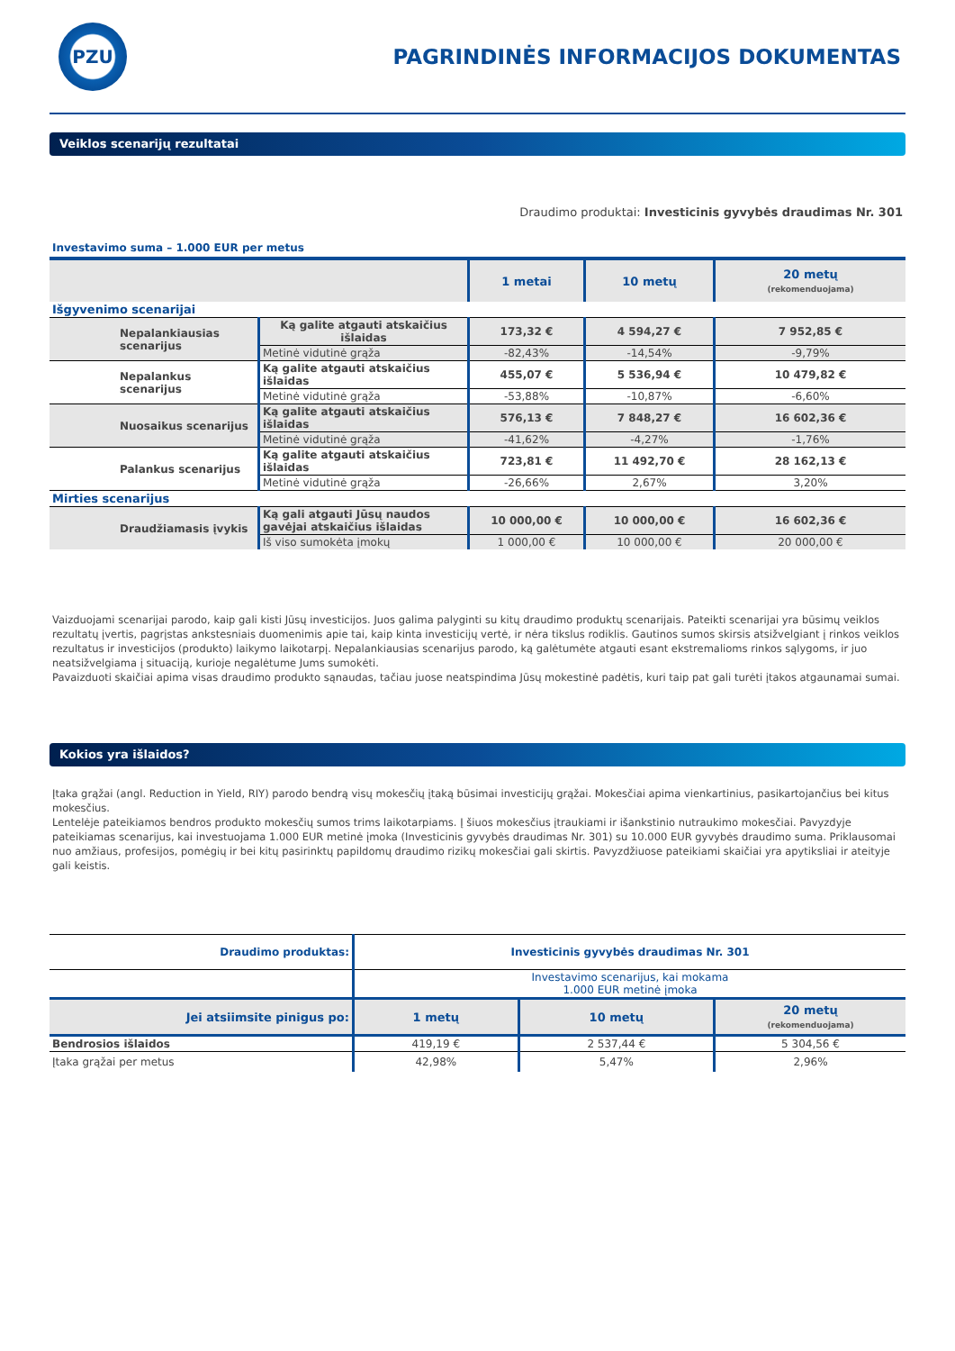PZU
PAGRINDINĖS INFORMACIJOS DOKUMENTAS
Veiklos scenarijų rezultatai
Draudimo produktai: Investicinis gyvybės draudimas Nr. 301
Investavimo suma – 1.000 EUR per metus
| | | 1 metai | 10 metų | 20 metų (rekomenduojama) |
| --- | --- | --- | --- | --- |
| Išgyvenimo scenarijai | | | | |
| Nepalankiausias scenarijus | Ką galite atgauti atskaičius išlaidas | 173,32 € | 4 594,27 € | 7 952,85 € |
| | Metinė vidutinė grąža | -82,43% | -14,54% | -9,79% |
| Nepalankus scenarijus | Ką galite atgauti atskaičius išlaidas | 455,07 € | 5 536,94 € | 10 479,82 € |
| | Metinė vidutinė grąža | -53,88% | -10,87% | -6,60% |
| Nuosaikus scenarijus | Ką galite atgauti atskaičius išlaidas | 576,13 € | 7 848,27 € | 16 602,36 € |
| | Metinė vidutinė grąža | -41,62% | -4,27% | -1,76% |
| Palankus scenarijus | Ką galite atgauti atskaičius išlaidas | 723,81 € | 11 492,70 € | 28 162,13 € |
| | Metinė vidutinė grąža | -26,66% | 2,67% | 3,20% |
| Mirties scenarijus | | | | |
| Draudžiamasis įvykis | Ką gali atgauti Jūsų naudos gavėjai atskaičius išlaidas | 10 000,00 € | 10 000,00 € | 16 602,36 € |
| | Iš viso sumokėta įmokų | 1 000,00 € | 10 000,00 € | 20 000,00 € |
Vaizduojami scenarijai parodo, kaip gali kisti Jūsų investicijos. Juos galima palyginti su kitų draudimo produktų scenarijais. Pateikti scenarijai yra būsimų veiklos rezultatų įvertis, pagrįstas ankstesniais duomenimis apie tai, kaip kinta investicijų vertė, ir nėra tikslus rodiklis. Gautinos sumos skirsis atsižvelgiant į rinkos veiklos rezultatus ir investicijos (produkto) laikymo laikotarpį. Nepalankiausias scenarijus parodo, ką galėtumėte atgauti esant ekstremalioms rinkos sąlygoms, ir juo neatsižvelgiama į situaciją, kurioje negalėtume Jums sumokėti.
Pavaizduoti skaičiai apima visas draudimo produkto sąnaudas, tačiau juose neatspindima Jūsų mokestinė padėtis, kuri taip pat gali turėti įtakos atgaunamai sumai.
Kokios yra išlaidos?
Įtaka grąžai (angl. Reduction in Yield, RIY) parodo bendrą visų mokesčių įtaką būsimai investicijų grąžai. Mokesčiai apima vienkartinius, pasikartojančius bei kitus mokesčius.
Lentelėje pateikiamos bendros produkto mokesčių sumos trims laikotarpiams. Į šiuos mokesčius įtraukiami ir išankstinio nutraukimo mokesčiai. Pavyzdyje pateikiamas scenarijus, kai investuojama 1.000 EUR metinė įmoka (Investicinis gyvybės draudimas Nr. 301) su 10.000 EUR gyvybės draudimo suma. Priklausomai nuo amžiaus, profesijos, pomėgių ir bei kitų pasirinktų papildomų draudimo rizikų mokesčiai gali skirtis. Pavyzdžiuose pateikiami skaičiai yra apytiksliai ir ateityje gali keistis.
| Draudimo produktas: | Investicinis gyvybės draudimas Nr. 301 | | |
| | Investavimo scenarijus, kai mokama 1.000 EUR metinė įmoka | | |
| Jei atsiimsite pinigus po: | 1 metų | 10 metų | 20 metų (rekomenduojama) |
| Bendrosios išlaidos | 419,19 € | 2 537,44 € | 5 304,56 € |
| Įtaka grąžai per metus | 42,98% | 5,47% | 2,96% |